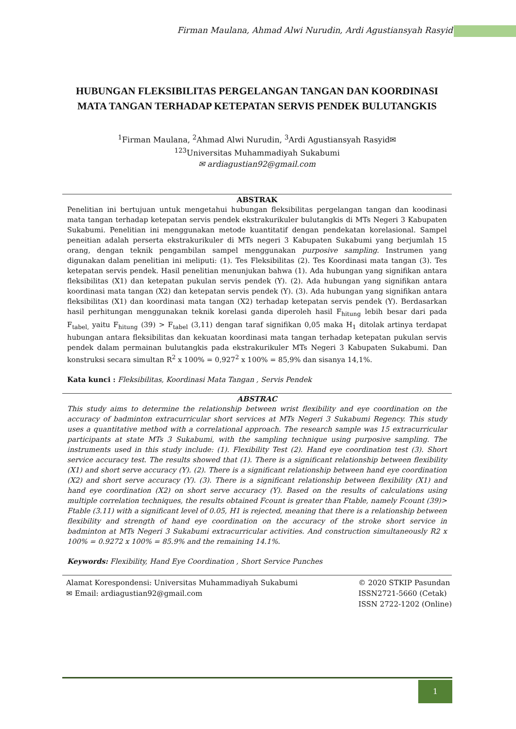Firman Maulana, Ahmad Alwi Nurudin, Ardi Agustiansyah Rasyid
HUBUNGAN FLEKSIBILITAS PERGELANGAN TANGAN DAN KOORDINASI MATA TANGAN TERHADAP KETEPATAN SERVIS PENDEK BULUTANGKIS
<sup>1</sup> Firman Maulana, <sup>2</sup>Ahmad Alwi Nurudin, <sup>3</sup>Ardi Agustiansyah Rasyid✉
<sup>123</sup> Universitas Muhammadiyah Sukabumi
✉ ardiagustian92@gmail.com
ABSTRAK
Penelitian ini bertujuan untuk mengetahui hubungan fleksibilitas pergelangan tangan dan koodinasi mata tangan terhadap ketepatan servis pendek ekstrakurikuler bulutangkis di MTs Negeri 3 Kabupaten Sukabumi. Penelitian ini menggunakan metode kuantitatif dengan pendekatan korelasional. Sampel peneitian adalah perserta ekstrakurikuler di MTs negeri 3 Kabupaten Sukabumi yang berjumlah 15 orang, dengan teknik pengambilan sampel menggunakan purposive sampling. Instrumen yang digunakan dalam penelitian ini meliputi: (1). Tes Fleksibilitas (2). Tes Koordinasi mata tangan (3). Tes ketepatan servis pendek. Hasil penelitian menunjukan bahwa (1). Ada hubungan yang signifikan antara fleksibilitas (X1) dan ketepatan pukulan servis pendek (Y). (2). Ada hubungan yang signifikan antara koordinasi mata tangan (X2) dan ketepatan servis pendek (Y). (3). Ada hubungan yang signifikan antara fleksibilitas (X1) dan koordinasi mata tangan (X2) terhadap ketepatan servis pendek (Y). Berdasarkan hasil perhitungan menggunakan teknik korelasi ganda diperoleh hasil F<sub>hitung</sub> lebih besar dari pada F<sub>tabel,</sub> yaitu F<sub>hitung</sub> (39) > F<sub>tabel</sub> (3,11) dengan taraf signifikan 0,05 maka H<sub>1</sub> ditolak artinya terdapat hubungan antara fleksibilitas dan kekuatan koordinasi mata tangan terhadap ketepatan pukulan servis pendek dalam permainan bulutangkis pada ekstrakurikuler MTs Negeri 3 Kabupaten Sukabumi. Dan konstruksi secara simultan R<sup>2</sup> x 100% = 0,927<sup>2</sup> x 100% = 85,9% dan sisanya 14,1%.
Kata kunci : Fleksibilitas, Koordinasi Mata Tangan , Servis Pendek
ABSTRAC
This study aims to determine the relationship between wrist flexibility and eye coordination on the accuracy of badminton extracurricular short services at MTs Negeri 3 Sukabumi Regency. This study uses a quantitative method with a correlational approach. The research sample was 15 extracurricular participants at state MTs 3 Sukabumi, with the sampling technique using purposive sampling. The instruments used in this study include: (1). Flexibility Test (2). Hand eye coordination test (3). Short service accuracy test. The results showed that (1). There is a significant relationship between flexibility (X1) and short serve accuracy (Y). (2). There is a significant relationship between hand eye coordination (X2) and short serve accuracy (Y). (3). There is a significant relationship between flexibility (X1) and hand eye coordination (X2) on short serve accuracy (Y). Based on the results of calculations using multiple correlation techniques, the results obtained Fcount is greater than Ftable, namely Fcount (39)> Ftable (3.11) with a significant level of 0.05, H1 is rejected, meaning that there is a relationship between flexibility and strength of hand eye coordination on the accuracy of the stroke short service in badminton at MTs Negeri 3 Sukabumi extracurricular activities. And construction simultaneously R2 x 100% = 0.9272 x 100% = 85.9% and the remaining 14.1%.
Keywords: Flexibility, Hand Eye Coordination , Short Service Punches
Alamat Korespondensi: Universitas Muhammadiyah Sukabumi
✉ Email: ardiagustian92@gmail.com
© 2020 STKIP Pasundan
ISSN2721-5660 (Cetak)
ISSN 2722-1202 (Online)
1